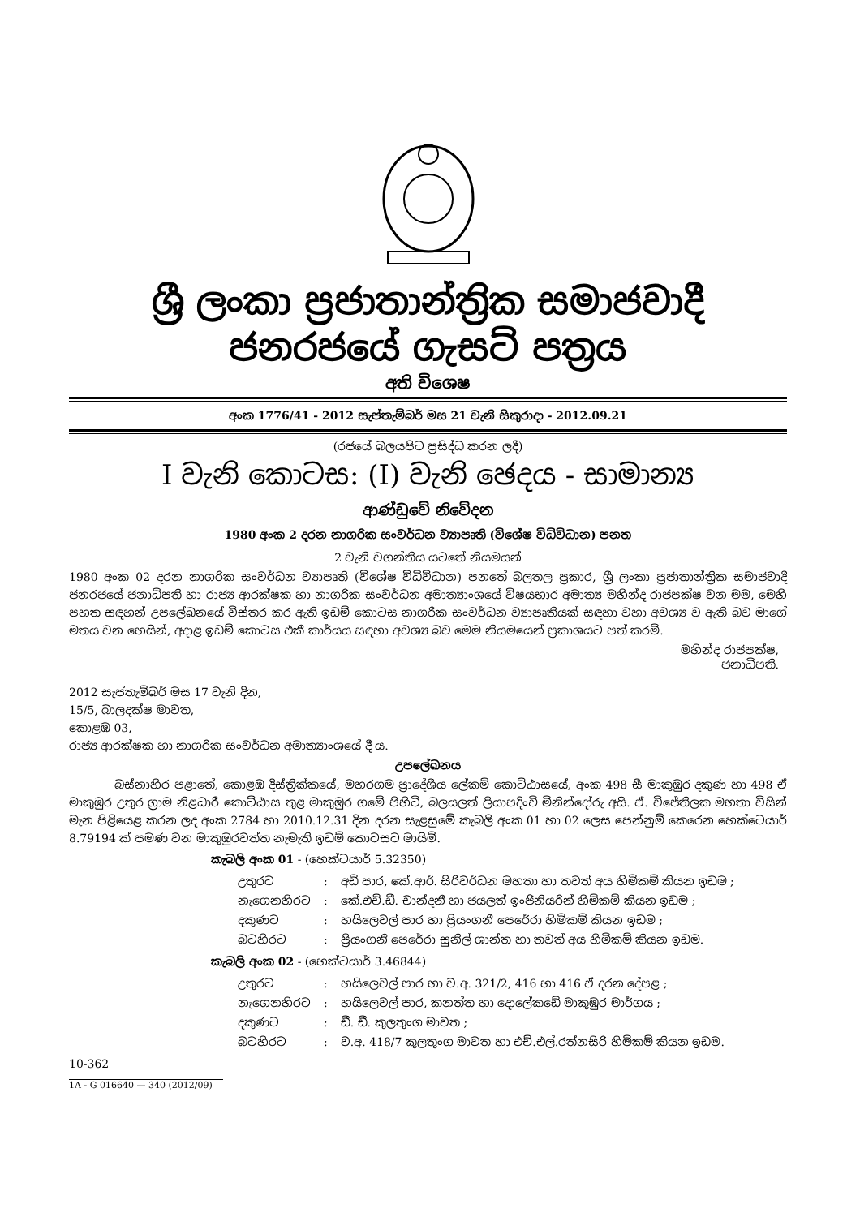ශ්‍රී ලංකා ප්‍රජාතාන්ත්‍රික සමාජවාදී ජනරජයේ ගැසට් පත්‍රය
අති විශෙෂ
අංක 1776/41 - 2012 සැප්තැම්බර් මස 21 වැනි සිකුරාදා - 2012.09.21
(රජයේ බලයපිට ප්‍රසිද්ධ කරන ලදී)
I වැනි කොටස: (I) වැනි ඡෙදය - සාමාන්‍ය
ආණ්ඩුවේ නිවේදන
1980 අංක 2 දරන නාගරික සංවර්ධන ව්‍යාපෘති (විශේෂ විධිවිධාන) පනත
2 වැනි වගන්තිය යටතේ නියමයන්
1980 අංක 02 දරන නාගරික සංවර්ධන ව්‍යාපෘති (විශේෂ විධිවිධාන) පනතේ බලතල ප්‍රකාර, ශ්‍රී ලංකා ප්‍රජාතාන්ත්‍රික සමාජවාදී ජනරජයේ ජනාධිපති හා රාජ්‍ය ආරක්ෂක හා නාගරික සංවර්ධන අමාත්‍යාංශයේ විෂයභාර අමාත්‍ය මහින්ද රාජපක්ෂ වන මම, මෙහි පහත සඳහන් උපලේඛනයේ විස්තර කර ඇති ඉඩම් කොටස නාගරික සංවර්ධන ව්‍යාපෘතියක් සඳහා වහා අවශ්‍ය ව ඇති බව මාගේ මතය වන හෙයින්, අදාළ ඉඩම් කොටස එකී කාර්යය සඳහා අවශ්‍ය බව මෙම නියමයෙන් ප්‍රකාශයට පත් කරමි.
මහින්ද රාජපක්ෂ,
ජනාධිපති.
2012 සැප්තැම්බර් මස 17 වැනි දින,
15/5, බාලදක්ෂ මාවත,
කොළඹ 03,
රාජ්‍ය ආරක්ෂක හා නාගරික සංවර්ධන අමාත්‍යාංශයේ දී ය.
උපලේඛනය
    බස්නාහිර පළාතේ, කොළඹ දිස්ත්‍රික්කයේ, මහරගම ප්‍රාදේශීය ලේකම් කොට්ඨාසයේ, අංක 498 සී මාකුඹුර දකුණ හා 498 ඒ මාකුඹුර උතුර ග්‍රාම නිළධාරී කොට්ඨාස තුළ මාකුඹුර ගමේ පිහිටි, බලයලත් ලියාපදිංචි මිනින්දෝරු අයි. ඒ. විජේතිලක මහතා විසින් මැන පිළියෙළ කරන ලද අංක 2784 හා 2010.12.31 දින දරන සැළසුමේ කැබලි අංක 01 හා 02 ලෙස පෙන්නුම් කෙරෙන හෙක්ටෙයාර් 8.79194 ක් පමණ වන මාකුඹුරවත්ත නැමැති ඉඩම් කොටසට මායිම්.
කැබලි අංක 01 - (හෙක්ටයාර් 5.32350)
| උතුරට | : | අඩි පාර, කේ.ආර්. සිරිවර්ධන මහතා හා තවත් අය හිමිකම් කියන ඉඩම ; |
| නැගෙනහිරට | : | කේ.එච්.ඩී. චාන්දනී හා ජයලත් ඉංජිනියරින් හිමිකම් කියන ඉඩම ; |
| දකුණට | : | හයිලෙවල් පාර හා ප්‍රියංගනී පෙරේරා හිමිකම් කියන ඉඩම ; |
| බටහිරට | : | ප්‍රියංගනී පෙරේරා සුනිල් ශාන්ත හා තවත් අය හිමිකම් කියන ඉඩම. |
කැබලි අංක 02 - (හෙක්ටයාර් 3.46844)
| උතුරට | : | හයිලෙවල් පාර හා ව.අ. 321/2, 416 හා 416 ඒ දරන දේපළ ; |
| නැගෙනහිරට | : | හයිලෙවල් පාර, කනත්ත හා දොලේකඩේ මාකුඹුර මාර්ගය ; |
| දකුණට | : | ඩී. ඩී. කුලතුංග මාවත ; |
| බටහිරට | : | ව.අ. 418/7 කුලතුංග මාවත හා එච්.එල්.රත්නසිරි හිමිකම් කියන ඉඩම. |
10-362
1A - G 016640 — 340 (2012/09)